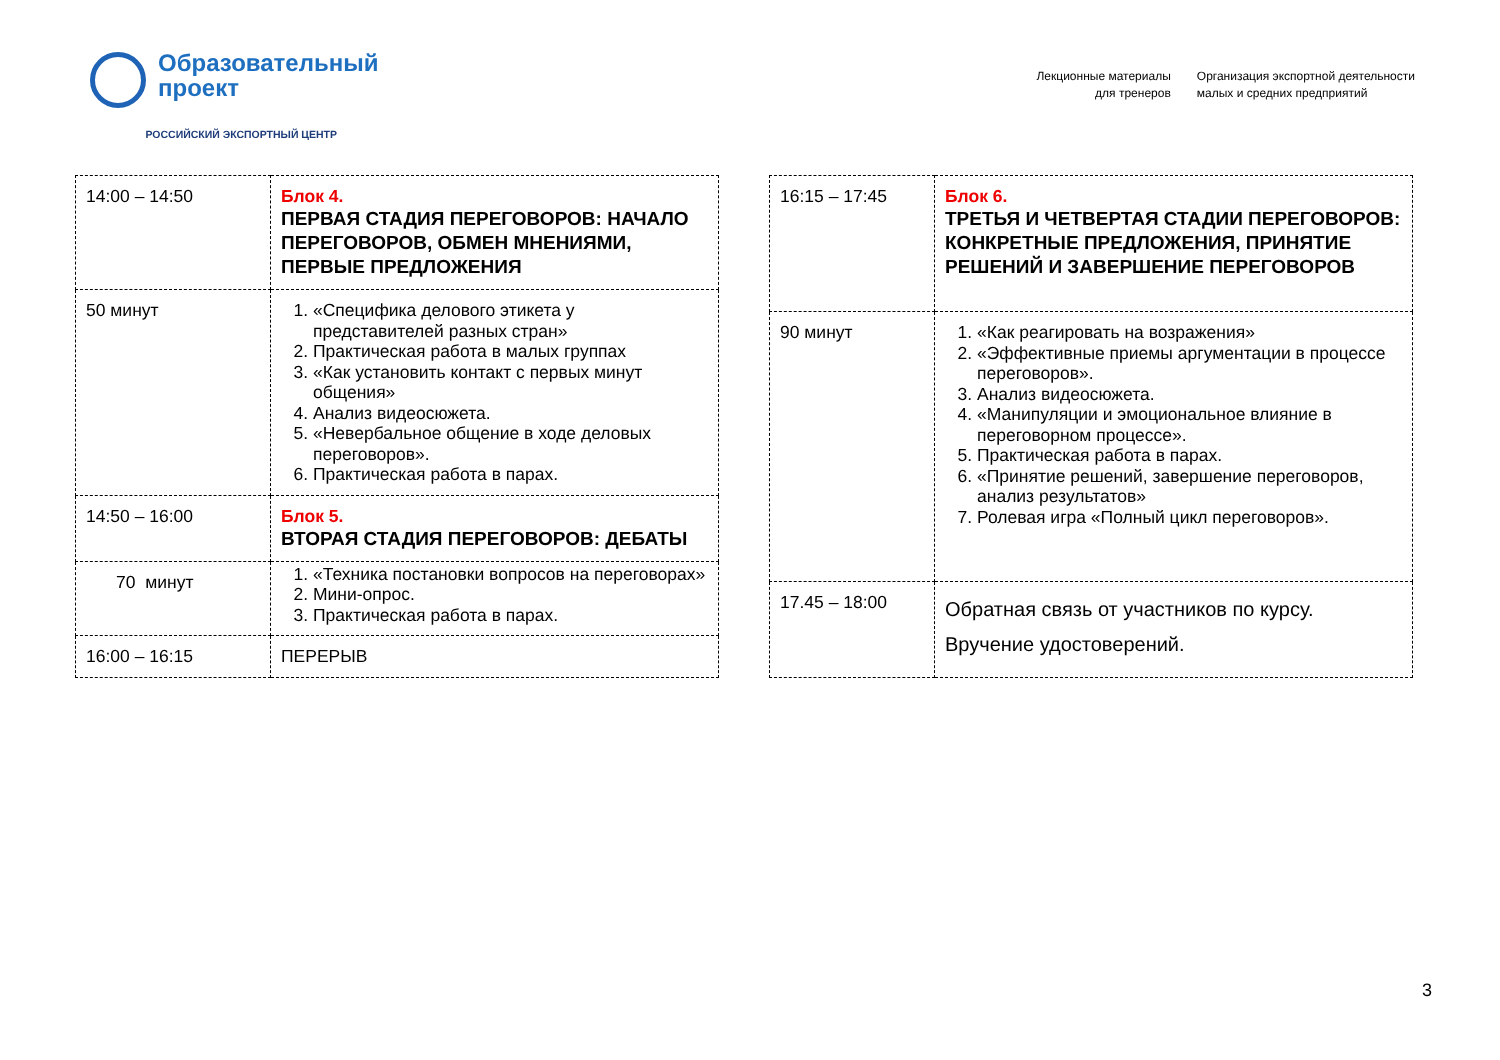Образовательный
проект
РОССИЙСКИЙ ЭКСПОРТНЫЙ ЦЕНТР
Лекционные материалы
для тренеров
Организация экспортной деятельности
малых и средних предприятий
| 14:00 – 14:50 | Блок 4. ПЕРВАЯ СТАДИЯ ПЕРЕГОВОРОВ: НАЧАЛО ПЕРЕГОВОРОВ, ОБМЕН МНЕНИЯМИ, ПЕРВЫЕ ПРЕДЛОЖЕНИЯ |
| 50 минут | 1. «Специфика делового этикета у представителей разных стран» 2. Практическая работа в малых группах 3. «Как установить контакт с первых минут общения» 4. Анализ видеосюжета. 5. «Невербальное общение в ходе деловых переговоров». 6. Практическая работа в парах. |
| 14:50 – 16:00 | Блок 5. ВТОРАЯ СТАДИЯ ПЕРЕГОВОРОВ: ДЕБАТЫ |
| 70 минут | 1. «Техника постановки вопросов на переговорах» 2. Мини-опрос. 3. Практическая работа в парах. |
| 16:00 – 16:15 | ПЕРЕРЫВ |
| 16:15 – 17:45 | Блок 6. ТРЕТЬЯ И ЧЕТВЕРТАЯ СТАДИИ ПЕРЕГОВОРОВ: КОНКРЕТНЫЕ ПРЕДЛОЖЕНИЯ, ПРИНЯТИЕ РЕШЕНИЙ И ЗАВЕРШЕНИЕ ПЕРЕГОВОРОВ |
| 90 минут | 1. «Как реагировать на возражения» 2. «Эффективные приемы аргументации в процессе переговоров». 3. Анализ видеосюжета. 4. «Манипуляции и эмоциональное влияние в переговорном процессе». 5. Практическая работа в парах. 6. «Принятие решений, завершение переговоров, анализ результатов» 7. Ролевая игра «Полный цикл переговоров». |
| 17.45 – 18:00 | Обратная связь от участников по курсу. Вручение удостоверений. |
3